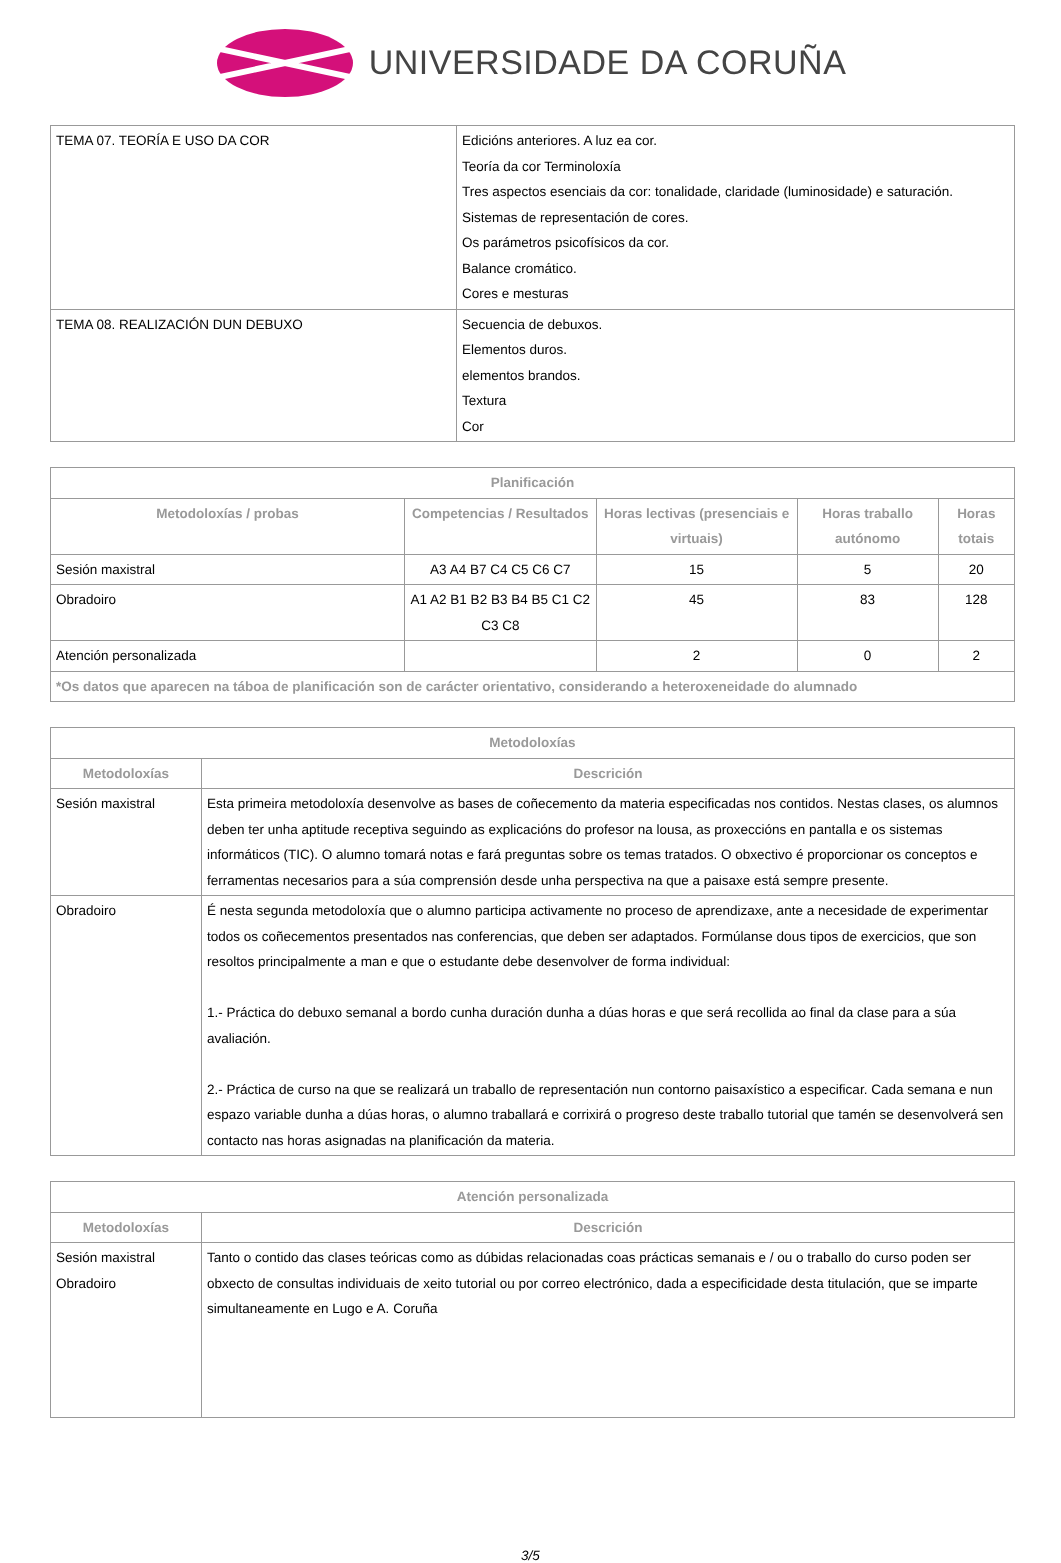UNIVERSIDADE DA CORUÑA
| TEMA 07. TEORÍA E USO DA COR | Edicións anteriores. A luz ea cor. Teoría da cor Terminoloxía Tres aspectos esenciais da cor: tonalidade, claridade (luminosidade) e saturación. Sistemas de representación de cores. Os parámetros psicofísicos da cor. Balance cromático. Cores e mesturas |
| TEMA 08. REALIZACIÓN DUN DEBUXO | Secuencia de debuxos. Elementos duros. elementos brandos. Textura Cor |
| Planificación | | | | |
| --- | --- | --- | --- | --- |
| Metodoloxías / probas | Competencias / Resultados | Horas lectivas (presenciais e virtuais) | Horas traballo autónomo | Horas totais |
| Sesión maxistral | A3 A4 B7 C4 C5 C6 C7 | 15 | 5 | 20 |
| Obradoiro | A1 A2 B1 B2 B3 B4 B5 C1 C2 C3 C8 | 45 | 83 | 128 |
| Atención personalizada | | 2 | 0 | 2 |
| *Os datos que aparecen na táboa de planificación son de carácter orientativo, considerando a heteroxeneidade do alumnado | | | | |
| Metodoloxías | |
| --- | --- |
| Metodoloxías | Descrición |
| Sesión maxistral | Esta primeira metodoloxía desenvolve as bases de coñecemento da materia especificadas nos contidos. Nestas clases, os alumnos deben ter unha aptitude receptiva seguindo as explicacións do profesor na lousa, as proxeccións en pantalla e os sistemas informáticos (TIC). O alumno tomará notas e fará preguntas sobre os temas tratados. O obxectivo é proporcionar os conceptos e ferramentas necesarios para a súa comprensión desde unha perspectiva na que a paisaxe está sempre presente. |
| Obradoiro | É nesta segunda metodoloxía que o alumno participa activamente no proceso de aprendizaxe, ante a necesidade de experimentar todos os coñecementos presentados nas conferencias, que deben ser adaptados. Formúlanse dous tipos de exercicios, que son resoltos principalmente a man e que o estudante debe desenvolver de forma individual: 1.- Práctica do debuxo semanal a bordo cunha duración dunha a dúas horas e que será recollida ao final da clase para a súa avaliación. 2.- Práctica de curso na que se realizará un traballo de representación nun contorno paisaxístico a especificar. Cada semana e nun espazo variable dunha a dúas horas, o alumno traballará e corrixirá o progreso deste traballo tutorial que tamén se desenvolverá sen contacto nas horas asignadas na planificación da materia. |
| Atención personalizada | |
| --- | --- |
| Metodoloxías | Descrición |
| Sesión maxistral Obradoiro | Tanto o contido das clases teóricas como as dúbidas relacionadas coas prácticas semanais e / ou o traballo do curso poden ser obxecto de consultas individuais de xeito tutorial ou por correo electrónico, dada a especificidade desta titulación, que se imparte simultaneamente en Lugo e A. Coruña |
3/5